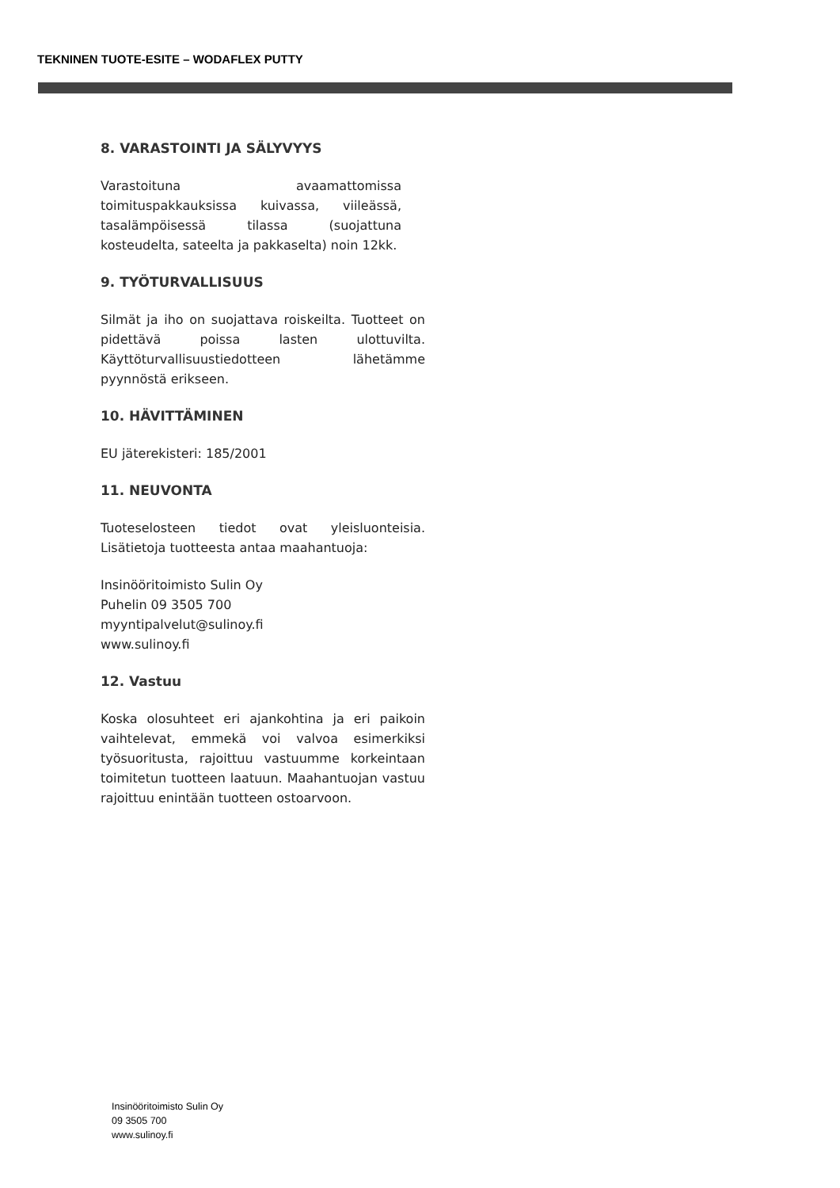TEKNINEN TUOTE-ESITE – WODAFLEX PUTTY
8. VARASTOINTI JA SÄLYVYYS
Varastoituna avaamattomissa toimituspakkauksissa kuivassa, viileässä, tasalämpöisessä tilassa (suojattuna kosteudelta, sateelta ja pakkaselta) noin 12kk.
9. TYÖTURVALLISUUS
Silmät ja iho on suojattava roiskeilta. Tuotteet on pidettävä poissa lasten ulottuvilta. Käyttöturvallisuustiedotteen lähetämme pyynnöstä erikseen.
10. HÄVITTÄMINEN
EU jäterekisteri: 185/2001
11. NEUVONTA
Tuoteselosteen tiedot ovat yleisluonteisia. Lisätietoja tuotteesta antaa maahantuoja:
Insinööritoimisto Sulin Oy
Puhelin 09 3505 700
myyntipalvelut@sulinoy.fi
www.sulinoy.fi
12. Vastuu
Koska olosuhteet eri ajankohtina ja eri paikoin vaihtelevat, emmekä voi valvoa esimerkiksi työsuoritusta, rajoittuu vastuumme korkeintaan toimitetun tuotteen laatuun. Maahantuojan vastuu rajoittuu enintään tuotteen ostoarvoon.
Insinööritoimisto Sulin Oy
09 3505 700
www.sulinoy.fi